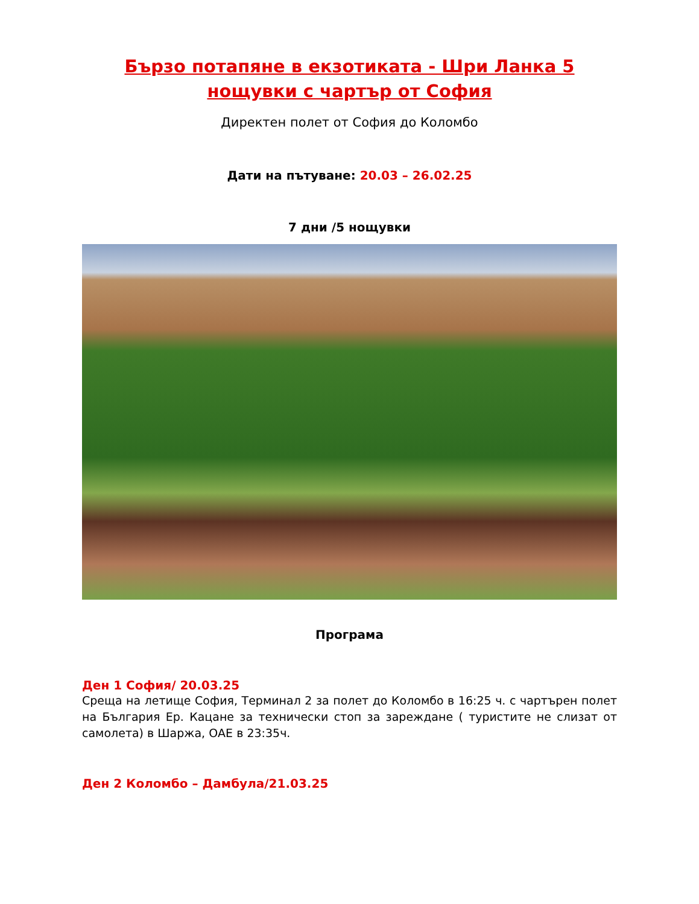Бързо потапяне в екзотиката - Шри Ланка 5 нощувки с чартър от София
Директен полет от София до Коломбо
Дати на пътуване: 20.03 – 26.02.25
7 дни /5 нощувки
Програма
Ден 1 София/ 20.03.25
Среща на летище София, Терминал 2 за полет до Коломбо в 16:25 ч. с чартърен полет на България Ер. Кацане за технически стоп за зареждане ( туристите не слизат от самолета) в Шаржа, ОАЕ в 23:35ч.
Ден 2 Коломбо – Дамбула/21.03.25